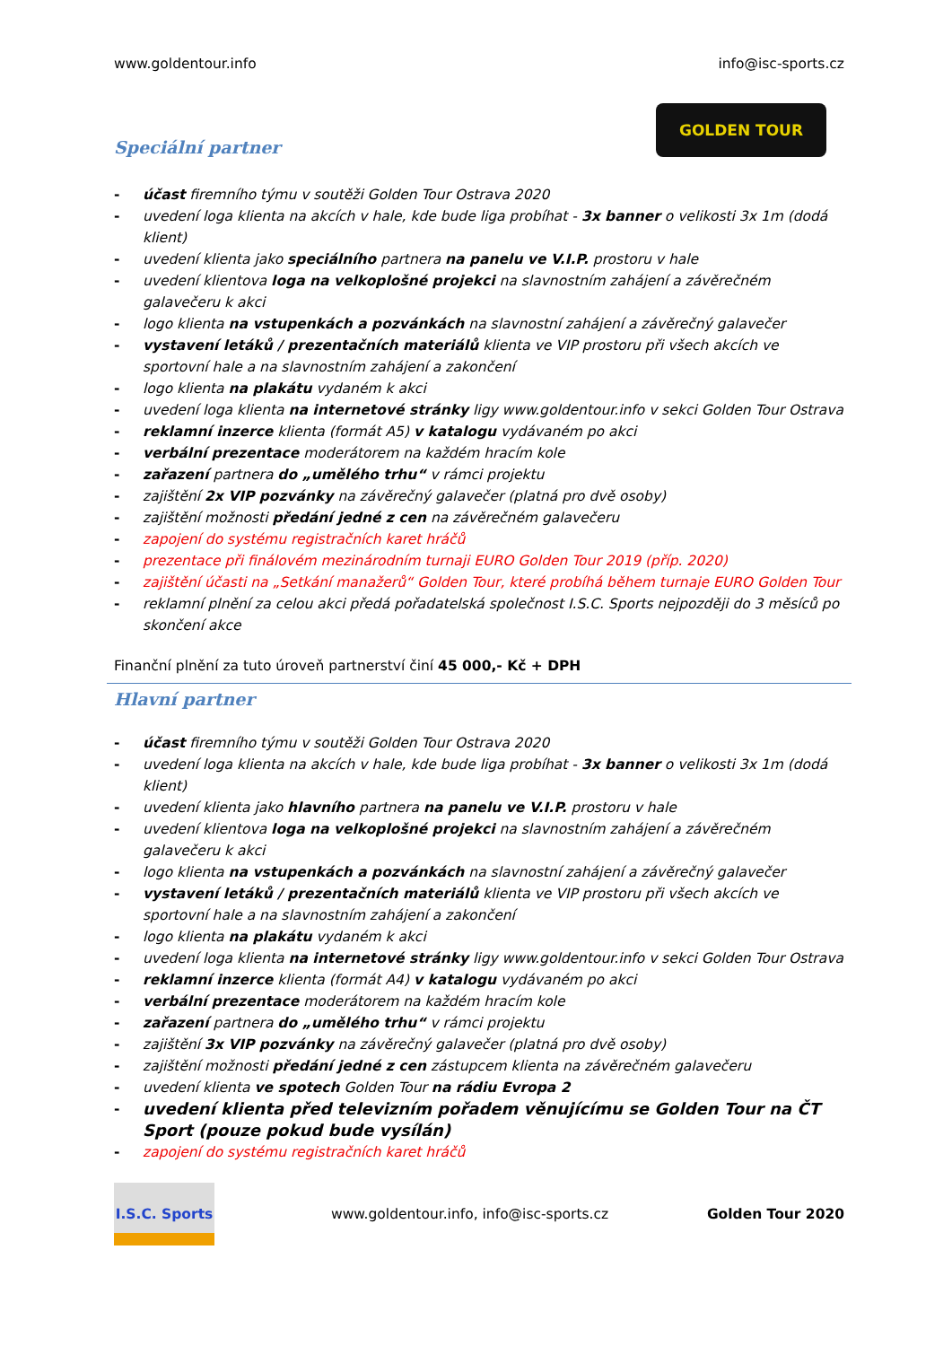www.goldentour.info info@isc-sports.cz
Speciální partner
GOLDEN TOUR
- účast firemního týmu v soutěži Golden Tour Ostrava 2020
- uvedení loga klienta na akcích v hale, kde bude liga probíhat - 3x banner o velikosti 3x 1m (dodá klient)
- uvedení klienta jako speciálního partnera na panelu ve V.I.P. prostoru v hale
- uvedení klientova loga na velkoplošné projekci na slavnostním zahájení a závěrečném galavečeru k akci
- logo klienta na vstupenkách a pozvánkách na slavnostní zahájení a závěrečný galavečer
- vystavení letáků / prezentačních materiálů klienta ve VIP prostoru při všech akcích ve sportovní hale a na slavnostním zahájení a zakončení
- logo klienta na plakátu vydaném k akci
- uvedení loga klienta na internetové stránky ligy www.goldentour.info v sekci Golden Tour Ostrava
- reklamní inzerce klienta (formát A5) v katalogu vydávaném po akci
- verbální prezentace moderátorem na každém hracím kole
- zařazení partnera do „umělého trhu“ v rámci projektu
- zajištění 2x VIP pozvánky na závěrečný galavečer (platná pro dvě osoby)
- zajištění možnosti předání jedné z cen na závěrečném galavečeru
- zapojení do systému registračních karet hráčů
- prezentace při finálovém mezinárodním turnaji EURO Golden Tour 2019 (příp. 2020)
- zajištění účasti na „Setkání manažerů“ Golden Tour, které probíhá během turnaje EURO Golden Tour
- reklamní plnění za celou akci předá pořadatelská společnost I.S.C. Sports nejpozději do 3 měsíců po skončení akce
Finanční plnění za tuto úroveň partnerství činí 45 000,- Kč + DPH
Hlavní partner
- účast firemního týmu v soutěži Golden Tour Ostrava 2020
- uvedení loga klienta na akcích v hale, kde bude liga probíhat - 3x banner o velikosti 3x 1m (dodá klient)
- uvedení klienta jako hlavního partnera na panelu ve V.I.P. prostoru v hale
- uvedení klientova loga na velkoplošné projekci na slavnostním zahájení a závěrečném galavečeru k akci
- logo klienta na vstupenkách a pozvánkách na slavnostní zahájení a závěrečný galavečer
- vystavení letáků / prezentačních materiálů klienta ve VIP prostoru při všech akcích ve sportovní hale a na slavnostním zahájení a zakončení
- logo klienta na plakátu vydaném k akci
- uvedení loga klienta na internetové stránky ligy www.goldentour.info v sekci Golden Tour Ostrava
- reklamní inzerce klienta (formát A4) v katalogu vydávaném po akci
- verbální prezentace moderátorem na každém hracím kole
- zařazení partnera do „umělého trhu“ v rámci projektu
- zajištění 3x VIP pozvánky na závěrečný galavečer (platná pro dvě osoby)
- zajištění možnosti předání jedné z cen zástupcem klienta na závěrečném galavečeru
- uvedení klienta ve spotech Golden Tour na rádiu Evropa 2
- uvedení klienta před televizním pořadem věnujícímu se Golden Tour na ČT Sport (pouze pokud bude vysílán)
- zapojení do systému registračních karet hráčů
I.S.C. Sports
www.goldentour.info, info@isc-sports.cz Golden Tour 2020